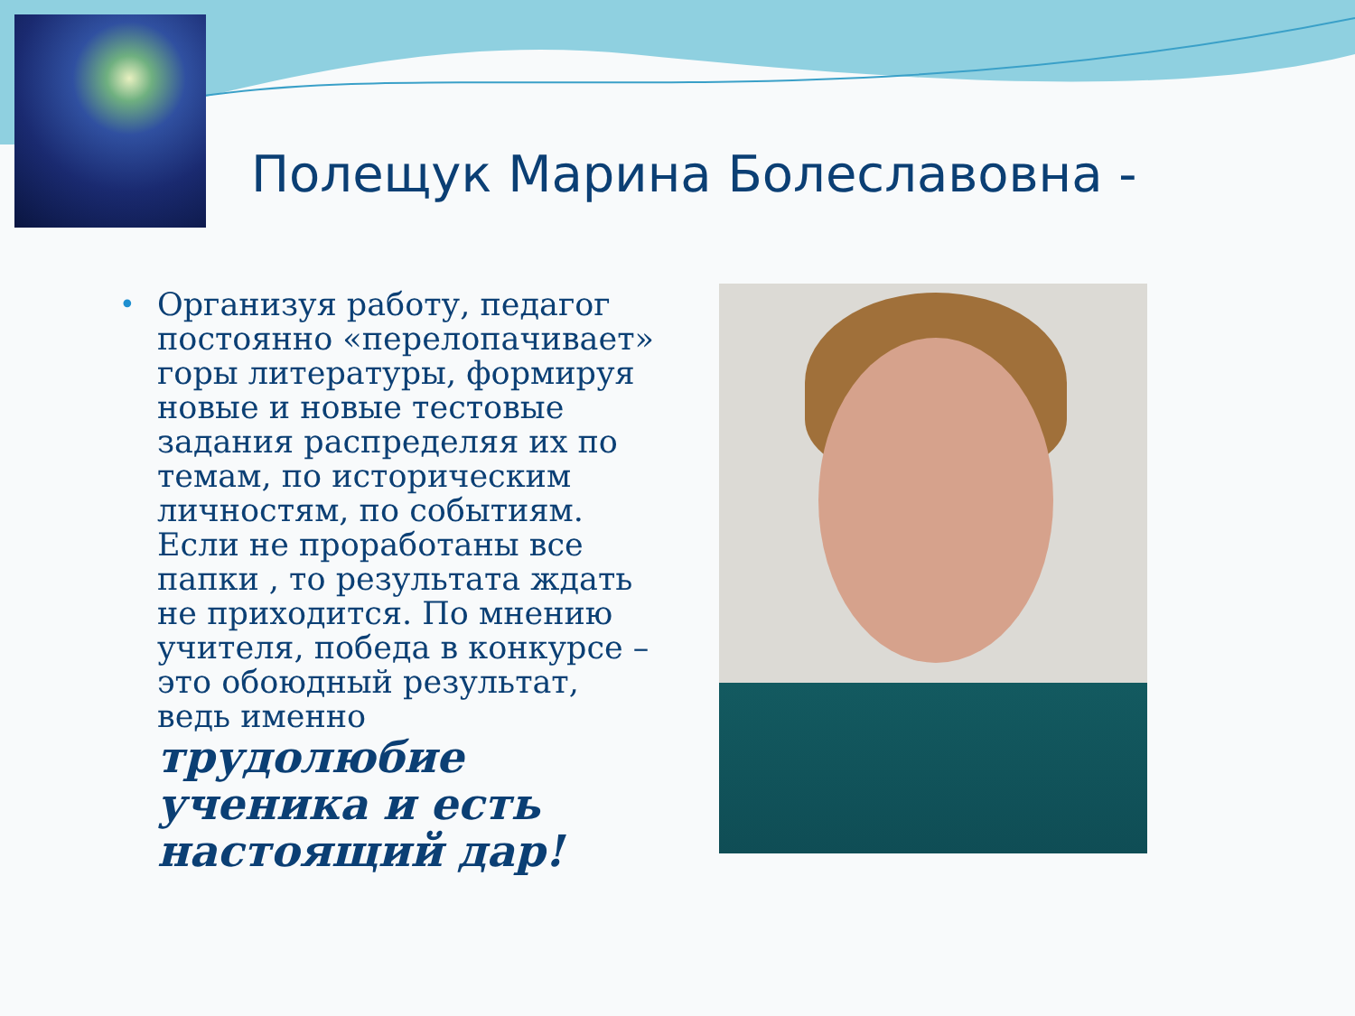Полещук Марина Болеславовна -
•
Организуя работу, педагог постоянно «перелопачивает» горы литературы, формируя новые и новые тестовые задания распределяя их по темам, по историческим личностям, по событиям. Если не проработаны все папки , то результата ждать не приходится. По мнению учителя, победа в конкурсе – это обоюдный результат, ведь именно трудолюбие ученика и есть настоящий дар!